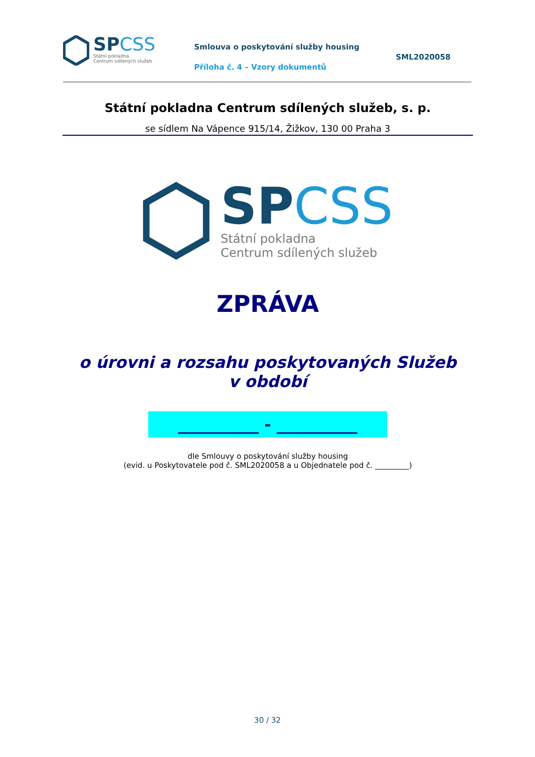SPCSS
Státní pokladna
Centrum sdílených služeb
Smlouva o poskytování služby housing
Příloha č. 4 – Vzory dokumentů
SML2020058
Státní pokladna Centrum sdílených služeb, s. p.
se sídlem Na Vápence 915/14, Žižkov, 130 00 Praha 3
SPCSS
Státní pokladna
Centrum sdílených služeb
ZPRÁVA
o úrovni a rozsahu poskytovaných Služeb
v období
__________ - __________
dle Smlouvy o poskytování služby housing
(evid. u Poskytovatele pod č. SML2020058 a u Objednatele pod č. _________)
30 / 32